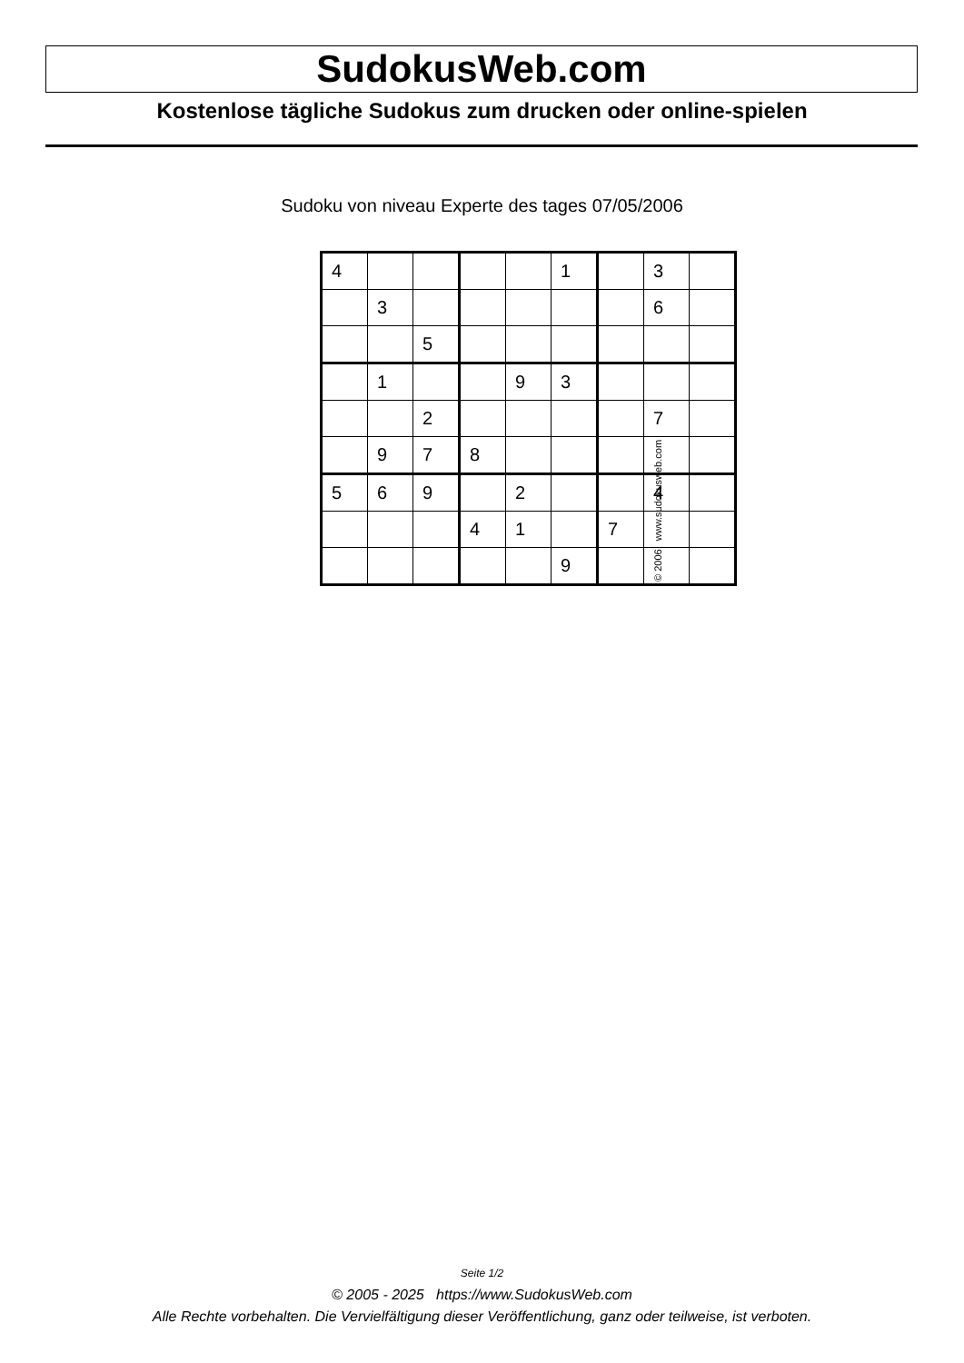SudokusWeb.com
Kostenlose tägliche Sudokus zum drucken oder online-spielen
Sudoku von niveau Experte des tages 07/05/2006
| 4 | | | | | 1 | | 3 | |
| | 3 | | | | | | 6 | |
| | | 5 | | | | | | |
| | 1 | | | 9 | 3 | | | |
| | | 2 | | | | | 7 | |
| | 9 | 7 | 8 | | | | | |
| 5 | 6 | 9 | | 2 | | | 4 | |
| | | | 4 | 1 | | 7 | | |
| | | | | | 9 | | | |
© 2006 www.sudokusweb.com
Seite 1/2
© 2005 - 2025 https://www.SudokusWeb.com
Alle Rechte vorbehalten. Die Vervielfältigung dieser Veröffentlichung, ganz oder teilweise, ist verboten.